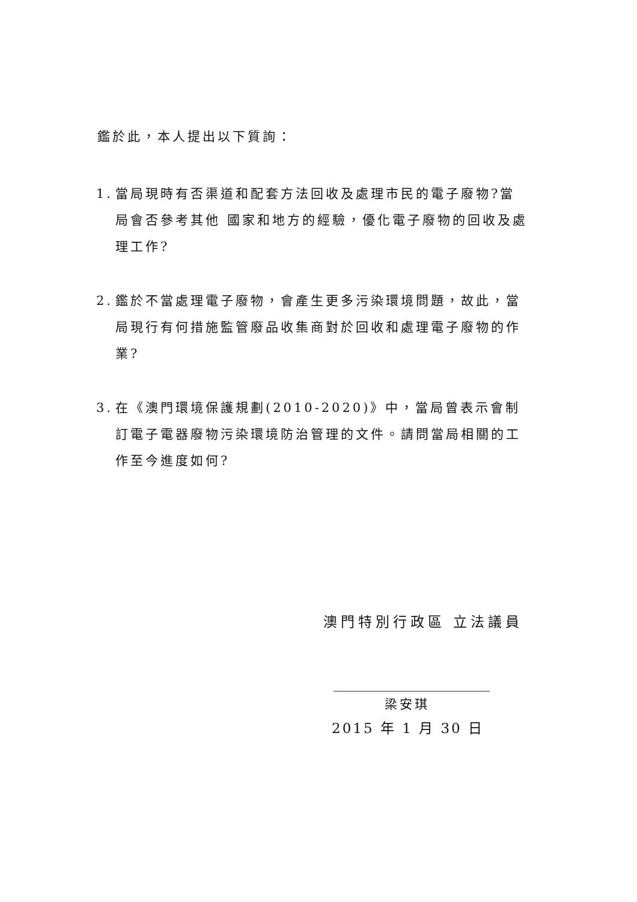鑑於此，本人提出以下質詢：
1. 當局現時有否渠道和配套方法回收及處理市民的電子廢物?當局會否參考其他 國家和地方的經驗，優化電子廢物的回收及處理工作?
2. 鑑於不當處理電子廢物，會產生更多污染環境問題，故此，當局現行有何措施監管廢品收集商對於回收和處理電子廢物的作業?
3. 在《澳門環境保護規劃(2010-2020)》中，當局曾表示會制訂電子電器廢物污染環境防治管理的文件。請問當局相關的工作至今進度如何?
澳門特別行政區 立法議員
梁安琪
2015 年 1 月 30 日